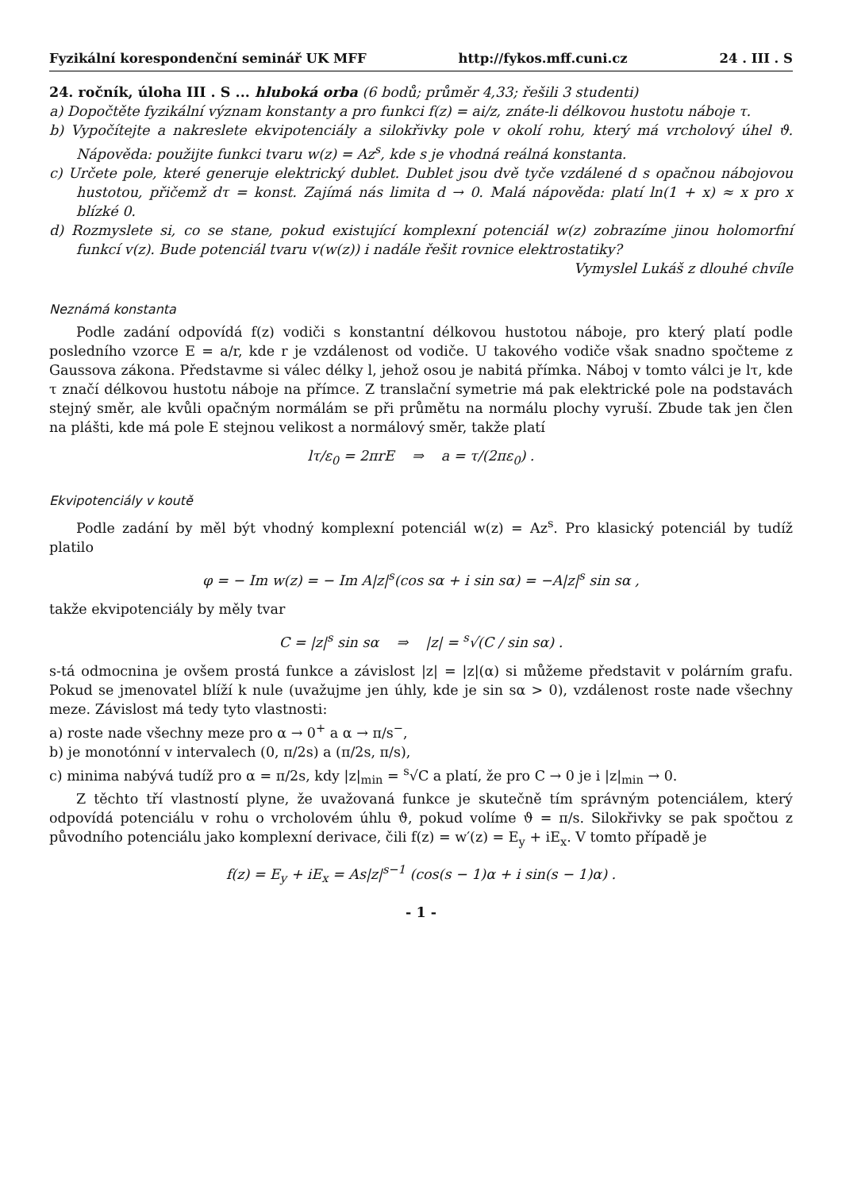Fyzikální korespondenční seminář UK MFF http://fykos.mff.cuni.cz 24 . III . S
24. ročník, úloha III . S ... hluboká orba (6 bodů; průměr 4,33; řešili 3 studenti)
a) Dopočtěte fyzikální význam konstanty a pro funkci f(z) = ai/z, znáte-li délkovou hustotu náboje τ.
b) Vypočítejte a nakreslete ekvipotenciály a silokřivky pole v okolí rohu, který má vrcholový úhel ϑ. Nápověda: použijte funkci tvaru w(z) = Az<sup>s</sup>, kde s je vhodná reálná konstanta.
c) Určete pole, které generuje elektrický dublet. Dublet jsou dvě tyče vzdálené d s opačnou nábojovou hustotou, přičemž dτ = konst. Zajímá nás limita d → 0. Malá nápověda: platí ln(1 + x) ≈ x pro x blízké 0.
d) Rozmyslete si, co se stane, pokud existující komplexní potenciál w(z) zobrazíme jinou holomorfní funkcí v(z). Bude potenciál tvaru v(w(z)) i nadále řešit rovnice elektrostatiky?
Vymyslel Lukáš z dlouhé chvíle
Neznámá konstanta
Podle zadání odpovídá f(z) vodiči s konstantní délkovou hustotou náboje, pro který platí podle posledního vzorce E = a/r, kde r je vzdálenost od vodiče. U takového vodiče však snadno spočteme z Gaussova zákona. Představme si válec délky l, jehož osou je nabitá přímka. Náboj v tomto válci je lτ, kde τ značí délkovou hustotu náboje na přímce. Z translační symetrie má pak elektrické pole na podstavách stejný směr, ale kvůli opačným normálám se při průmětu na normálu plochy vyruší. Zbude tak jen člen na plášti, kde má pole E stejnou velikost a normálový směr, takže platí
lτ/ε<sub>0</sub> = 2πrE ⇒ a = τ/(2πε<sub>0</sub>) .
Ekvipotenciály v koutě
Podle zadání by měl být vhodný komplexní potenciál w(z) = Az<sup>s</sup>. Pro klasický potenciál by tudíž platilo
φ = − Im w(z) = − Im A|z|<sup>s</sup>(cos sα + i sin sα) = −A|z|<sup>s</sup> sin sα ,
takže ekvipotenciály by měly tvar
C = |z|<sup>s</sup> sin sα ⇒ |z| = <sup>s</sup>√(C / sin sα) .
s-tá odmocnina je ovšem prostá funkce a závislost |z| = |z|(α) si můžeme představit v polárním grafu. Pokud se jmenovatel blíží k nule (uvažujme jen úhly, kde je sin sα > 0), vzdálenost roste nade všechny meze. Závislost má tedy tyto vlastnosti:
a) roste nade všechny meze pro α → 0<sup>+</sup> a α → π/s<sup>−</sup>,
b) je monotónní v intervalech (0, π/2s) a (π/2s, π/s),
c) minima nabývá tudíž pro α = π/2s, kdy |z|<sub>min</sub> = <sup>s</sup>√C a platí, že pro C → 0 je i |z|<sub>min</sub> → 0.
Z těchto tří vlastností plyne, že uvažovaná funkce je skutečně tím správným potenciálem, který odpovídá potenciálu v rohu o vrcholovém úhlu ϑ, pokud volíme ϑ = π/s. Silokřivky se pak spočtou z původního potenciálu jako komplexní derivace, čili f(z) = w′(z) = E<sub>y</sub> + iE<sub>x</sub>. V tomto případě je
f(z) = E<sub>y</sub> + iE<sub>x</sub> = As|z|<sup>s−1</sup> (cos(s − 1)α + i sin(s − 1)α) .
- 1 -